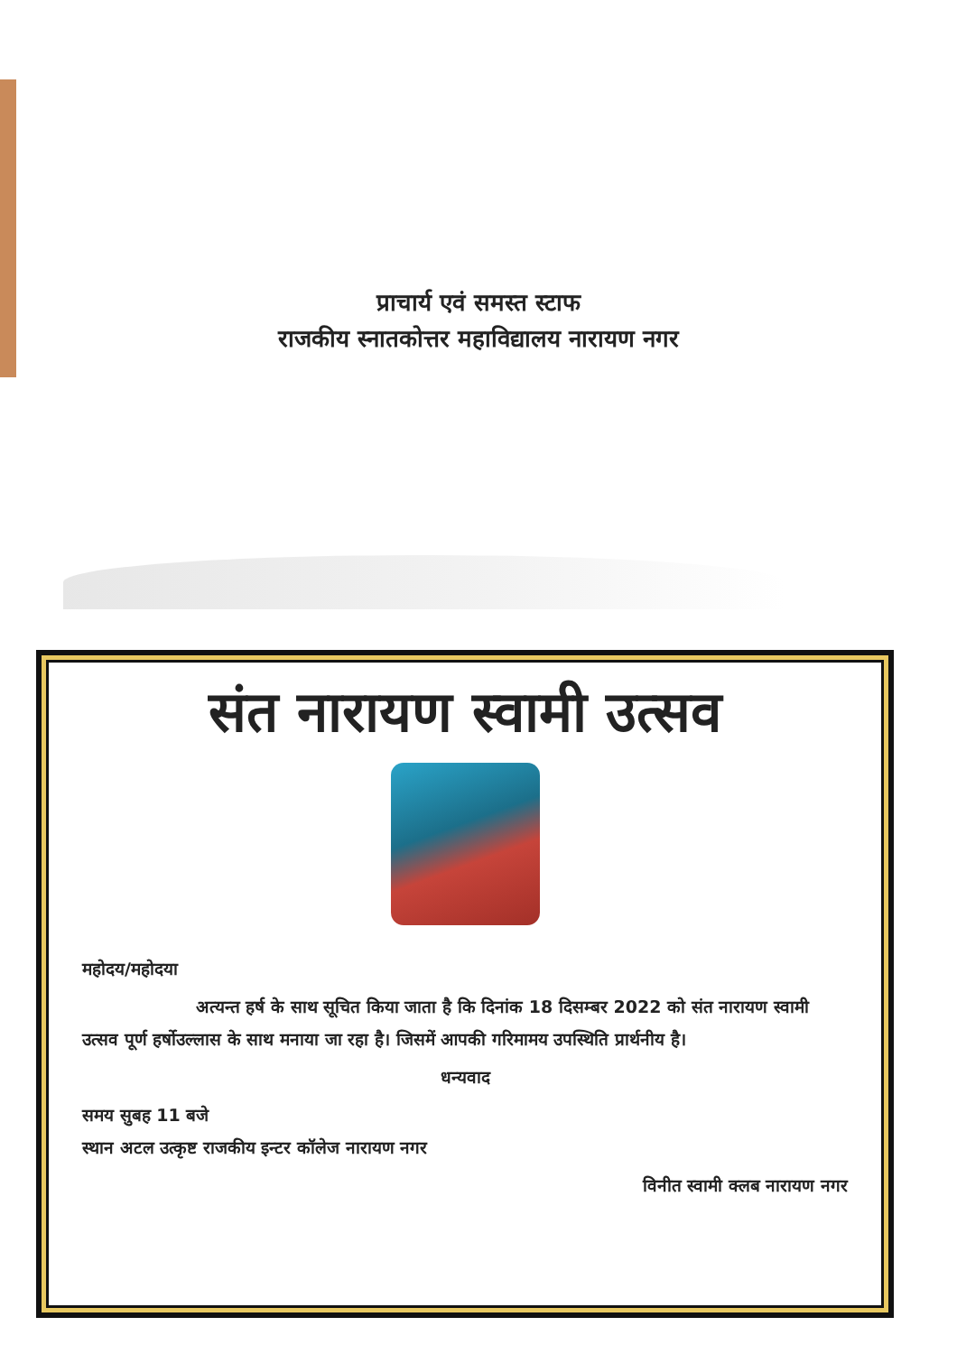प्राचार्य एवं समस्त स्टाफ
राजकीय स्नातकोत्तर महाविद्यालय नारायण नगर
संत नारायण स्वामी उत्सव
महोदय/महोदया
अत्यन्त हर्ष के साथ सूचित किया जाता है कि दिनांक 18 दिसम्बर 2022 को संत नारायण स्वामी उत्सव पूर्ण हर्षोउल्लास के साथ मनाया जा रहा है। जिसमें आपकी गरिमामय उपस्थिति प्रार्थनीय है।
धन्यवाद
समय सुबह 11 बजे
स्थान अटल उत्कृष्ट राजकीय इन्टर कॉलेज नारायण नगर
विनीत स्वामी क्लब नारायण नगर